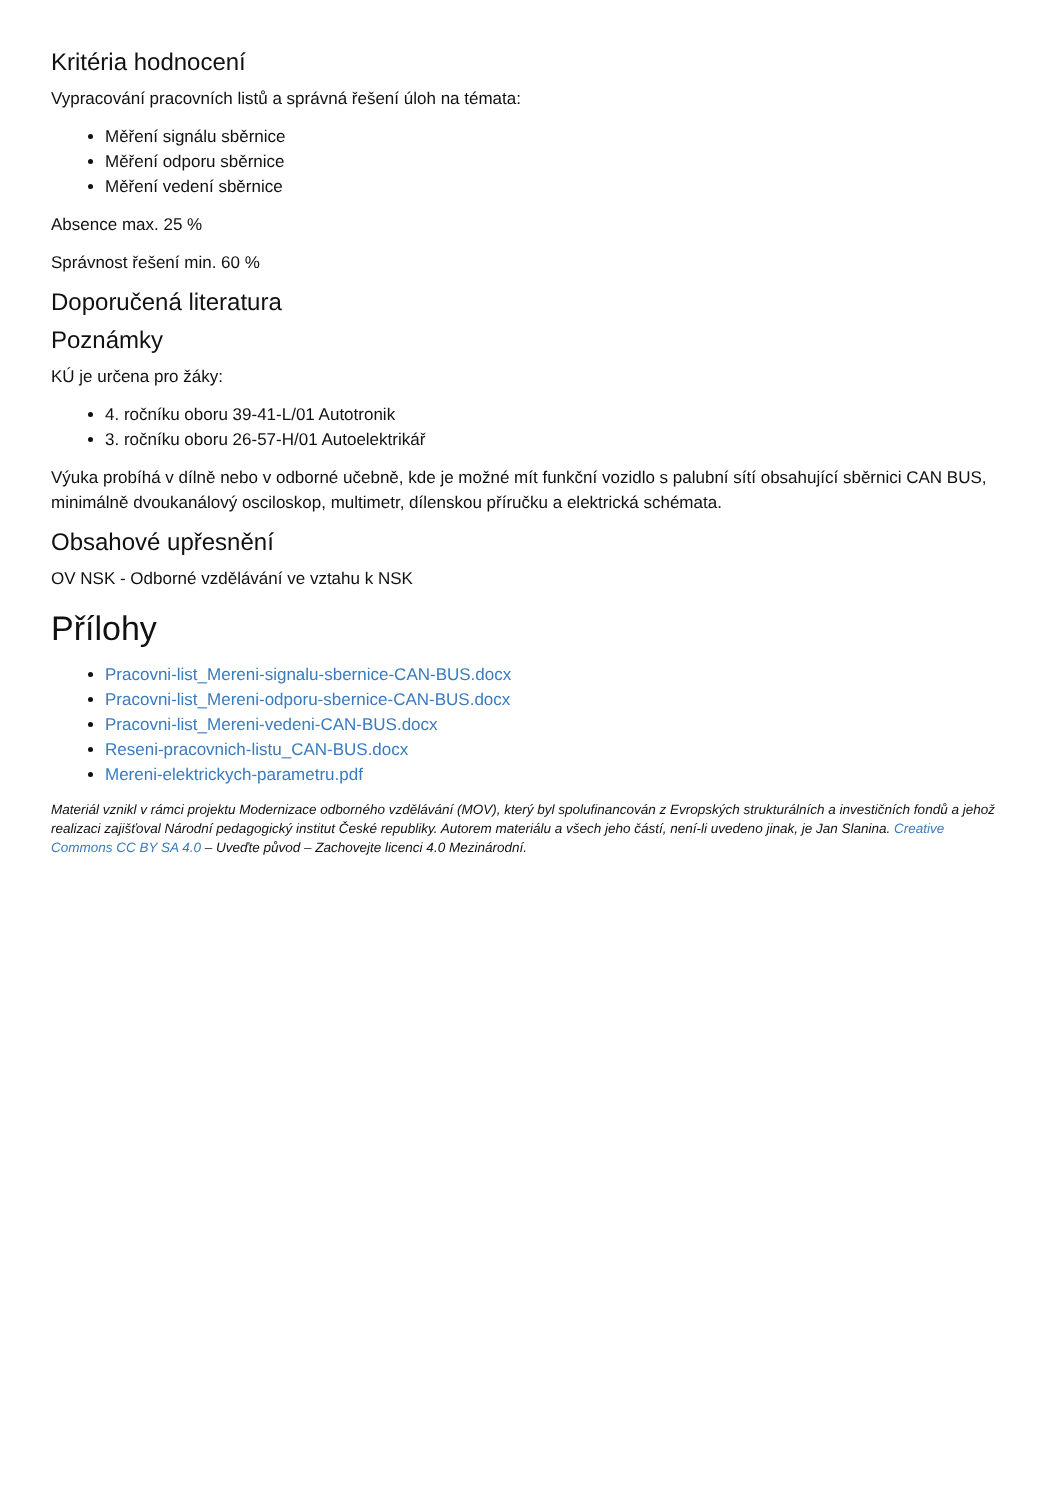Kritéria hodnocení
Vypracování pracovních listů a správná řešení úloh na témata:
Měření signálu sběrnice
Měření odporu sběrnice
Měření vedení sběrnice
Absence max. 25 %
Správnost řešení min. 60 %
Doporučená literatura
Poznámky
KÚ je určena pro žáky:
4. ročníku oboru 39-41-L/01 Autotronik
3. ročníku oboru 26-57-H/01 Autoelektrikář
Výuka probíhá v dílně nebo v odborné učebně, kde je možné mít funkční vozidlo s palubní sítí obsahující sběrnici CAN BUS, minimálně dvoukanálový osciloskop, multimetr, dílenskou příručku a elektrická schémata.
Obsahové upřesnění
OV NSK - Odborné vzdělávání ve vztahu k NSK
Přílohy
Pracovni-list_Mereni-signalu-sbernice-CAN-BUS.docx
Pracovni-list_Mereni-odporu-sbernice-CAN-BUS.docx
Pracovni-list_Mereni-vedeni-CAN-BUS.docx
Reseni-pracovnich-listu_CAN-BUS.docx
Mereni-elektrickych-parametru.pdf
Materiál vznikl v rámci projektu Modernizace odborného vzdělávání (MOV), který byl spolufinancován z Evropských strukturálních a investičních fondů a jehož realizaci zajišťoval Národní pedagogický institut České republiky. Autorem materiálu a všech jeho částí, není-li uvedeno jinak, je Jan Slanina. Creative Commons CC BY SA 4.0 – Uveďte původ – Zachovejte licenci 4.0 Mezinárodní.